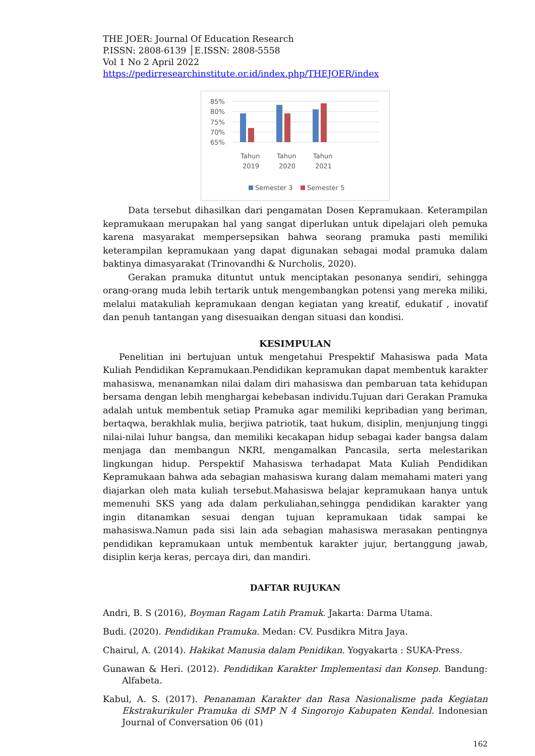THE JOER: Journal Of Education Research
P.ISSN: 2808-6139 │E.ISSN: 2808-5558
Vol 1 No 2 April 2022
https://pedirresearchinstitute.or.id/index.php/THEJOER/index
85%
80%
75%
70%
65%
Tahun
2019
Tahun
2020
Tahun
2021
Semester 3
Semester 5
Data tersebut dihasilkan dari pengamatan Dosen Kepramukaan. Keterampilan kepramukaan merupakan hal yang sangat diperlukan untuk dipelajari oleh pemuka karena masyarakat mempersepsikan bahwa seorang pramuka pasti memiliki keterampilan kepramukaan yang dapat digunakan sebagai modal pramuka dalam baktinya dimasyarakat (Trinovandhi & Nurcholis, 2020).
Gerakan pramuka dituntut untuk menciptakan pesonanya sendiri, sehingga orang-orang muda lebih tertarik untuk mengembangkan potensi yang mereka miliki, melalui matakuliah kepramukaan dengan kegiatan yang kreatif, edukatif , inovatif dan penuh tantangan yang disesuaikan dengan situasi dan kondisi.
KESIMPULAN
Penelitian ini bertujuan untuk mengetahui Prespektif Mahasiswa pada Mata Kuliah Pendidikan Kepramukaan.Pendidikan kepramukan dapat membentuk karakter mahasiswa, menanamkan nilai dalam diri mahasiswa dan pembaruan tata kehidupan bersama dengan lebih menghargai kebebasan individu.Tujuan dari Gerakan Pramuka adalah untuk membentuk setiap Pramuka agar memiliki kepribadian yang beriman, bertaqwa, berakhlak mulia, berjiwa patriotik, taat hukum, disiplin, menjunjung tinggi nilai-nilai luhur bangsa, dan memiliki kecakapan hidup sebagai kader bangsa dalam menjaga dan membangun NKRI, mengamalkan Pancasila, serta melestarikan lingkungan hidup. Perspektif Mahasiswa terhadapat Mata Kuliah Pendidikan Kepramukaan bahwa ada sebagian mahasiswa kurang dalam memahami materi yang diajarkan oleh mata kuliah tersebut.Mahasiswa belajar kepramukaan hanya untuk memenuhi SKS yang ada dalam perkuliahan,sehingga pendidikan karakter yang ingin ditanamkan sesuai dengan tujuan kepramukaan tidak sampai ke mahasiswa.Namun pada sisi lain ada sebagian mahasiswa merasakan pentingnya pendidikan kepramukaan untuk membentuk karakter jujur, bertanggung jawab, disiplin kerja keras, percaya diri, dan mandiri.
DAFTAR RUJUKAN
Andri, B. S (2016), Boyman Ragam Latih Pramuk. Jakarta: Darma Utama.
Budi. (2020). Pendidikan Pramuka. Medan: CV. Pusdikra Mitra Jaya.
Chairul, A. (2014). Hakikat Manusia dalam Penidikan. Yogyakarta : SUKA-Press.
Gunawan & Heri. (2012). Pendidikan Karakter Implementasi dan Konsep. Bandung: Alfabeta.
Kabul, A. S. (2017). Penanaman Karakter dan Rasa Nasionalisme pada Kegiatan Ekstrakurikuler Pramuka di SMP N 4 Singorojo Kabupaten Kendal. Indonesian Journal of Conversation 06 (01)
162